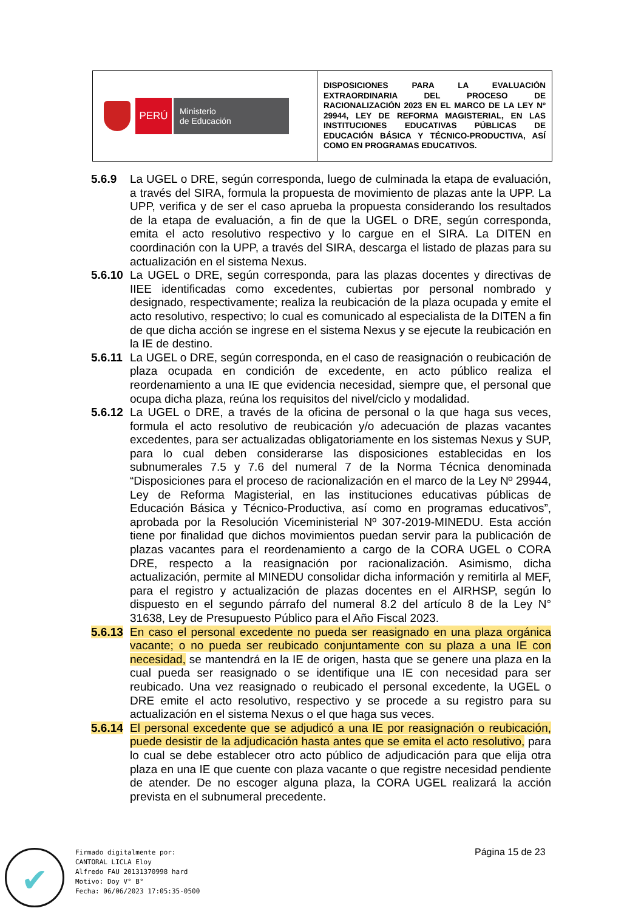| PERÚ Ministerio de Educación | DISPOSICIONES PARA LA EVALUACIÓN EXTRAORDINARIA DEL PROCESO DE RACIONALIZACIÓN 2023 EN EL MARCO DE LA LEY Nº 29944, LEY DE REFORMA MAGISTERIAL, EN LAS INSTITUCIONES EDUCATIVAS PÚBLICAS DE EDUCACIÓN BÁSICA Y TÉCNICO-PRODUCTIVA, ASÍ COMO EN PROGRAMAS EDUCATIVOS. |
5.6.9 La UGEL o DRE, según corresponda, luego de culminada la etapa de evaluación, a través del SIRA, formula la propuesta de movimiento de plazas ante la UPP. La UPP, verifica y de ser el caso aprueba la propuesta considerando los resultados de la etapa de evaluación, a fin de que la UGEL o DRE, según corresponda, emita el acto resolutivo respectivo y lo cargue en el SIRA. La DITEN en coordinación con la UPP, a través del SIRA, descarga el listado de plazas para su actualización en el sistema Nexus.
5.6.10
La UGEL o DRE, según corresponda, para las plazas docentes y directivas de IIEE identificadas como excedentes, cubiertas por personal nombrado y designado, respectivamente; realiza la reubicación de la plaza ocupada y emite el acto resolutivo, respectivo; lo cual es comunicado al especialista de la DITEN a fin de que dicha acción se ingrese en el sistema Nexus y se ejecute la reubicación en la IE de destino.
5.6.11
La UGEL o DRE, según corresponda, en el caso de reasignación o reubicación de plaza ocupada en condición de excedente, en acto público realiza el reordenamiento a una IE que evidencia necesidad, siempre que, el personal que ocupa dicha plaza, reúna los requisitos del nivel/ciclo y modalidad.
5.6.12
La UGEL o DRE, a través de la oficina de personal o la que haga sus veces, formula el acto resolutivo de reubicación y/o adecuación de plazas vacantes excedentes, para ser actualizadas obligatoriamente en los sistemas Nexus y SUP, para lo cual deben considerarse las disposiciones establecidas en los subnumerales 7.5 y 7.6 del numeral 7 de la Norma Técnica denominada “Disposiciones para el proceso de racionalización en el marco de la Ley Nº 29944, Ley de Reforma Magisterial, en las instituciones educativas públicas de Educación Básica y Técnico-Productiva, así como en programas educativos”, aprobada por la Resolución Viceministerial Nº 307-2019-MINEDU. Esta acción tiene por finalidad que dichos movimientos puedan servir para la publicación de plazas vacantes para el reordenamiento a cargo de la CORA UGEL o CORA DRE, respecto a la reasignación por racionalización. Asimismo, dicha actualización, permite al MINEDU consolidar dicha información y remitirla al MEF, para el registro y actualización de plazas docentes en el AIRHSP, según lo dispuesto en el segundo párrafo del numeral 8.2 del artículo 8 de la Ley N° 31638, Ley de Presupuesto Público para el Año Fiscal 2023.
5.6.13
En caso el personal excedente no pueda ser reasignado en una plaza orgánica vacante; o no pueda ser reubicado conjuntamente con su plaza a una IE con necesidad, se mantendrá en la IE de origen, hasta que se genere una plaza en la cual pueda ser reasignado o se identifique una IE con necesidad para ser reubicado. Una vez reasignado o reubicado el personal excedente, la UGEL o DRE emite el acto resolutivo, respectivo y se procede a su registro para su actualización en el sistema Nexus o el que haga sus veces.
5.6.14
El personal excedente que se adjudicó a una IE por reasignación o reubicación, puede desistir de la adjudicación hasta antes que se emita el acto resolutivo, para lo cual se debe establecer otro acto público de adjudicación para que elija otra plaza en una IE que cuente con plaza vacante o que registre necesidad pendiente de atender. De no escoger alguna plaza, la CORA UGEL realizará la acción prevista en el subnumeral precedente.
Página 15 de 23
✔
Firmado digitalmente por:
CANTORAL LICLA Eloy
Alfredo FAU 20131370998 hard
Motivo: Doy V° B°
Fecha: 06/06/2023 17:05:35-0500